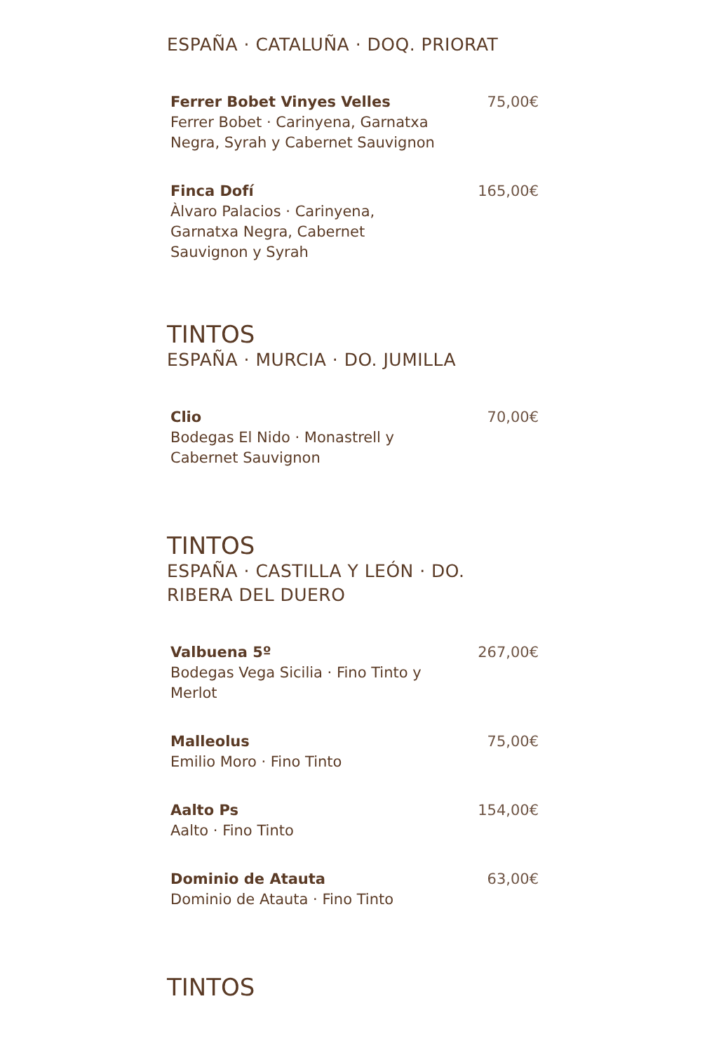ESPAÑA · CATALUÑA · DOQ. PRIORAT
Ferrer Bobet Vinyes Velles
Ferrer Bobet · Carinyena, Garnatxa Negra, Syrah y Cabernet Sauvignon
75,00€
Finca Dofí
Àlvaro Palacios · Carinyena, Garnatxa Negra, Cabernet Sauvignon y Syrah
165,00€
TINTOS
ESPAÑA · MURCIA · DO. JUMILLA
Clio
Bodegas El Nido · Monastrell y Cabernet Sauvignon
70,00€
TINTOS
ESPAÑA · CASTILLA Y LEÓN · DO. RIBERA DEL DUERO
Valbuena 5º
Bodegas Vega Sicilia · Fino Tinto y Merlot
267,00€
Malleolus
Emilio Moro · Fino Tinto
75,00€
Aalto Ps
Aalto · Fino Tinto
154,00€
Dominio de Atauta
Dominio de Atauta · Fino Tinto
63,00€
TINTOS